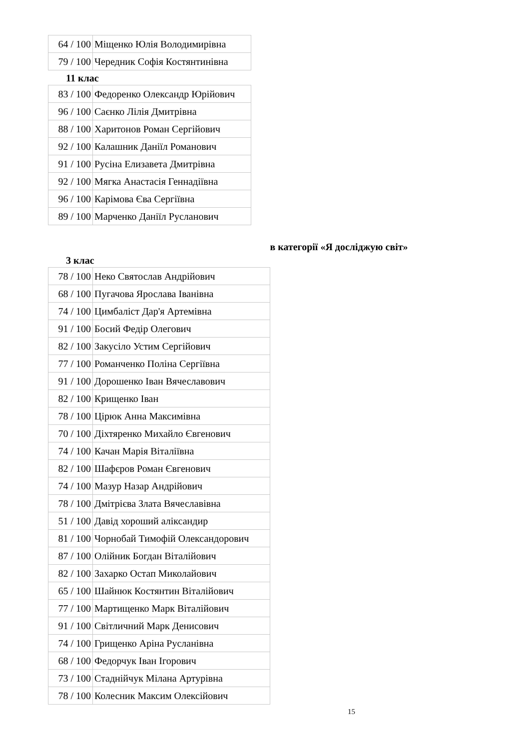| 64 / 100 | Міщенко Юлія Володимирівна |
| 79 / 100 | Чередник Софія Костянтинівна |
11 клас
| 83 / 100 | Федоренко Олександр Юрійович |
| 96 / 100 | Саєнко Лілія Дмитрівна |
| 88 / 100 | Харитонов Роман Сергійович |
| 92 / 100 | Калашник Даніїл Романович |
| 91 / 100 | Русіна Елизавета Дмитрівна |
| 92 / 100 | Мягка Анастасія Геннадіївна |
| 96 / 100 | Карімова Єва Сергіївна |
| 89 / 100 | Марченко Даніїл Русланович |
в категорії «Я досліджую світ»
3 клас
| 78 / 100 | Неко Святослав Андрійович |
| 68 / 100 | Пугачова Ярослава Іванівна |
| 74 / 100 | Цимбаліст Дар'я Артемівна |
| 91 / 100 | Босий Федір Олегович |
| 82 / 100 | Закусіло Устим Сергійович |
| 77 / 100 | Романченко Поліна Сергіївна |
| 91 / 100 | Дорошенко Іван Вячеславович |
| 82 / 100 | Крищенко Іван |
| 78 / 100 | Цірюк Анна Максимівна |
| 70 / 100 | Діхтяренко Михайло Євгенович |
| 74 / 100 | Качан Марія Віталіївна |
| 82 / 100 | Шафєров Роман Євгенович |
| 74 / 100 | Мазур Назар Андрійович |
| 78 / 100 | Дмітрієва Злата Вячеславівна |
| 51 / 100 | Давід хороший аліксандир |
| 81 / 100 | Чорнобай Тимофій Олександорович |
| 87 / 100 | Олійник Богдан Віталійович |
| 82 / 100 | Захарко Остап Миколайович |
| 65 / 100 | Шайнюк Костянтин Віталійович |
| 77 / 100 | Мартищенко Марк Віталійович |
| 91 / 100 | Світличний Марк Денисович |
| 74 / 100 | Грищенко Аріна Русланівна |
| 68 / 100 | Федорчук Іван Ігорович |
| 73 / 100 | Стаднійчук Мілана Артурівна |
| 78 / 100 | Колесник Максим Олексійович |
15